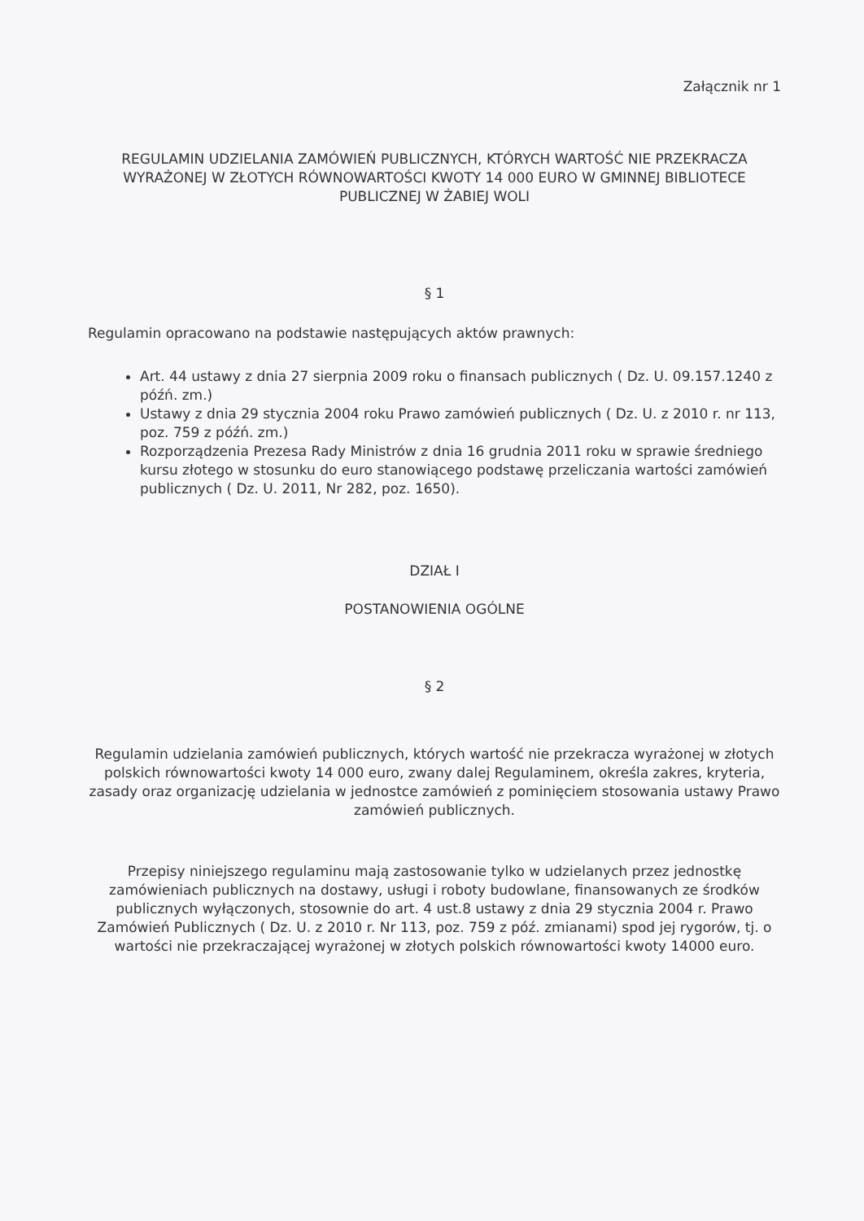Załącznik nr 1
REGULAMIN UDZIELANIA ZAMÓWIEŃ PUBLICZNYCH, KTÓRYCH WARTOŚĆ NIE PRZEKRACZA WYRAŻONEJ W ZŁOTYCH RÓWNOWARTOŚCI KWOTY 14 000 EURO W GMINNEJ BIBLIOTECE PUBLICZNEJ W ŻABIEJ WOLI
§ 1
Regulamin opracowano na podstawie następujących aktów prawnych:
Art. 44 ustawy z dnia 27 sierpnia 2009 roku o finansach publicznych ( Dz. U. 09.157.1240 z późń. zm.)
Ustawy z dnia 29 stycznia 2004 roku Prawo zamówień publicznych ( Dz. U. z 2010 r. nr 113, poz. 759 z późń. zm.)
Rozporządzenia Prezesa Rady Ministrów z dnia 16 grudnia 2011 roku w sprawie średniego kursu złotego w stosunku do euro stanowiącego podstawę przeliczania wartości zamówień publicznych ( Dz. U. 2011, Nr 282, poz. 1650).
DZIAŁ I
POSTANOWIENIA OGÓLNE
§ 2
Regulamin udzielania zamówień publicznych, których wartość nie przekracza wyrażonej w złotych polskich równowartości kwoty 14 000 euro, zwany dalej Regulaminem, określa zakres, kryteria, zasady oraz organizację udzielania w jednostce zamówień z pominięciem stosowania ustawy Prawo zamówień publicznych.
Przepisy niniejszego regulaminu mają zastosowanie tylko w udzielanych przez jednostkę zamówieniach publicznych na dostawy, usługi i roboty budowlane, finansowanych ze środków publicznych wyłączonych, stosownie do art. 4 ust.8 ustawy z dnia 29 stycznia 2004 r. Prawo Zamówień Publicznych ( Dz. U. z 2010 r. Nr 113, poz. 759 z póź. zmianami) spod jej rygorów, tj. o wartości nie przekraczającej wyrażonej w złotych polskich równowartości kwoty 14000 euro.